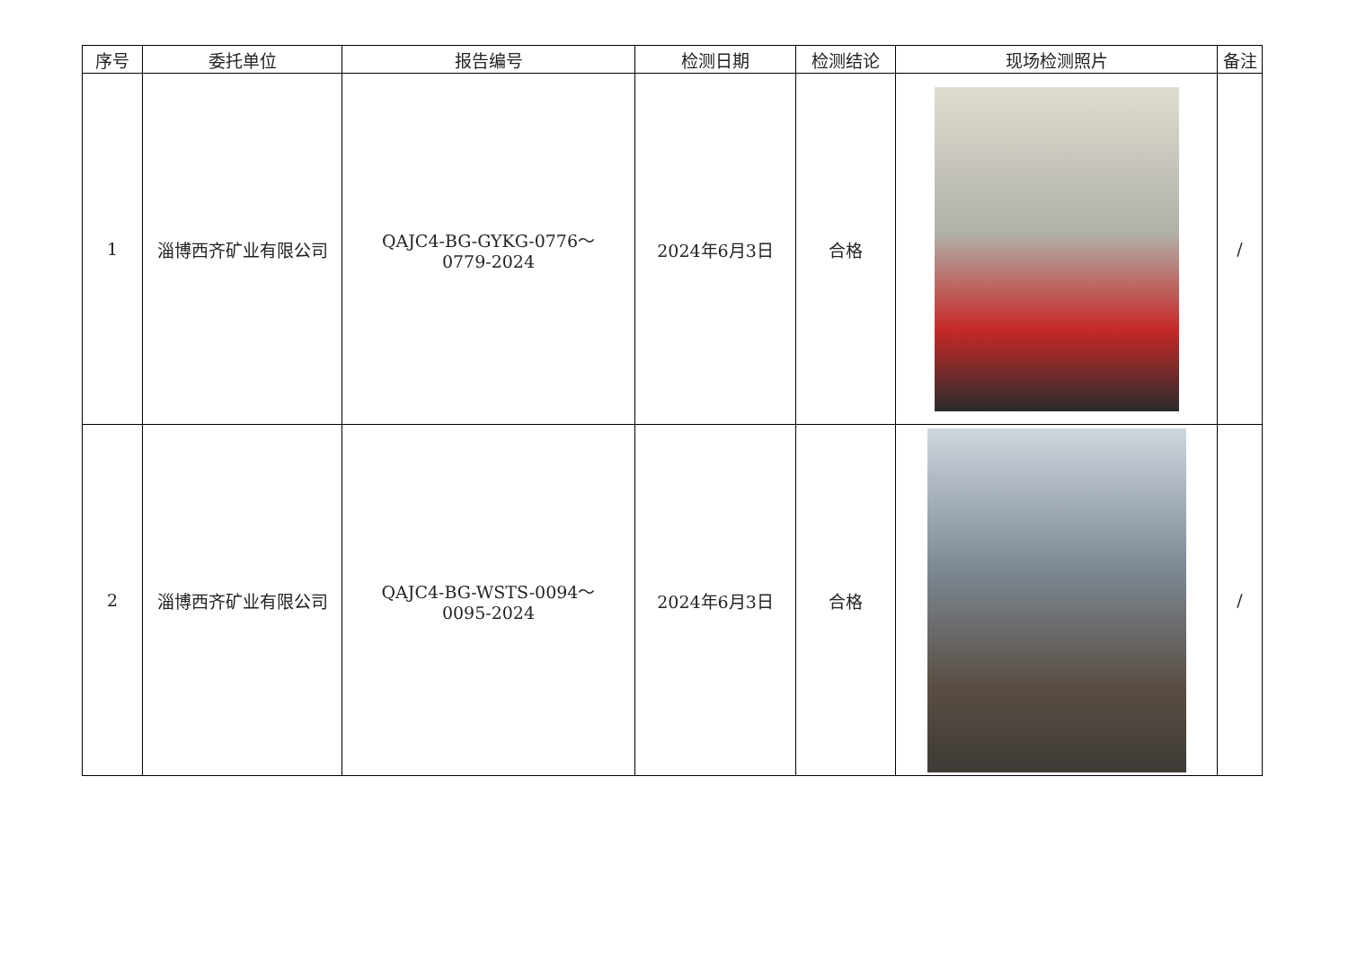| 序号 | 委托单位 | 报告编号 | 检测日期 | 检测结论 | 现场检测照片 | 备注 |
| --- | --- | --- | --- | --- | --- | --- |
| 1 | 淄博西齐矿业有限公司 | QAJC4-BG-GYKG-0776～ 0779-2024 | 2024年6月3日 | 合格 | | / |
| 2 | 淄博西齐矿业有限公司 | QAJC4-BG-WSTS-0094～ 0095-2024 | 2024年6月3日 | 合格 | | / |